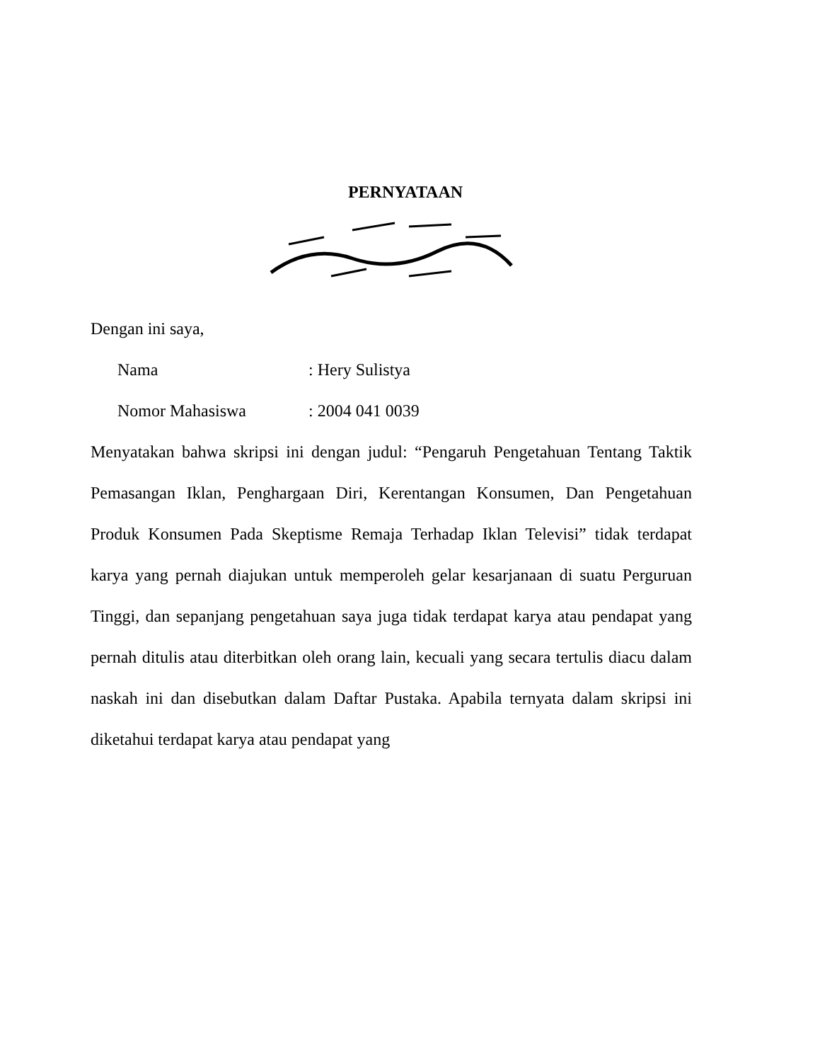PERNYATAAN
Dengan ini saya,
| Nama | : Hery Sulistya |
| Nomor Mahasiswa | : 2004 041 0039 |
Menyatakan bahwa skripsi ini dengan judul: “Pengaruh Pengetahuan Tentang Taktik Pemasangan Iklan, Penghargaan Diri, Kerentangan Konsumen, Dan Pengetahuan Produk Konsumen Pada Skeptisme Remaja Terhadap Iklan Televisi” tidak terdapat karya yang pernah diajukan untuk memperoleh gelar kesarjanaan di suatu Perguruan Tinggi, dan sepanjang pengetahuan saya juga tidak terdapat karya atau pendapat yang pernah ditulis atau diterbitkan oleh orang lain, kecuali yang secara tertulis diacu dalam naskah ini dan disebutkan dalam Daftar Pustaka. Apabila ternyata dalam skripsi ini diketahui terdapat karya atau pendapat yang